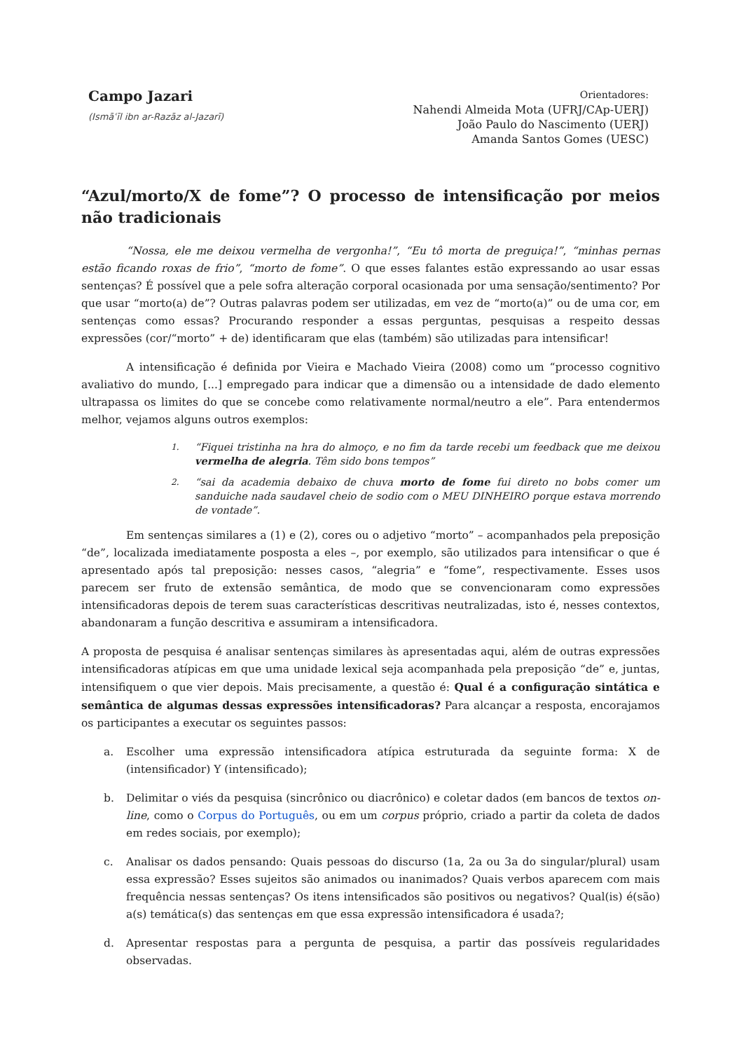Campo Jazari
(Ismāʿīl ibn ar-Razāz al-Jazarī)
Orientadores:
Nahendi Almeida Mota (UFRJ/CAp-UERJ)
João Paulo do Nascimento (UERJ)
Amanda Santos Gomes (UESC)
“Azul/morto/X de fome”? O processo de intensificação por meios não tradicionais
“Nossa, ele me deixou vermelha de vergonha!”, “Eu tô morta de preguiça!”, “minhas pernas estão ficando roxas de frio”, “morto de fome”. O que esses falantes estão expressando ao usar essas sentenças? É possível que a pele sofra alteração corporal ocasionada por uma sensação/sentimento? Por que usar “morto(a) de”? Outras palavras podem ser utilizadas, em vez de “morto(a)” ou de uma cor, em sentenças como essas? Procurando responder a essas perguntas, pesquisas a respeito dessas expressões (cor/“morto” + de) identificaram que elas (também) são utilizadas para intensificar!
A intensificação é definida por Vieira e Machado Vieira (2008) como um “processo cognitivo avaliativo do mundo, [...] empregado para indicar que a dimensão ou a intensidade de dado elemento ultrapassa os limites do que se concebe como relativamente normal/neutro a ele”. Para entendermos melhor, vejamos alguns outros exemplos:
1. “Fiquei tristinha na hra do almoço, e no fim da tarde recebi um feedback que me deixou vermelha de alegria. Têm sido bons tempos”
2. “sai da academia debaixo de chuva morto de fome fui direto no bobs comer um sanduiche nada saudavel cheio de sodio com o MEU DINHEIRO porque estava morrendo de vontade”.
Em sentenças similares a (1) e (2), cores ou o adjetivo “morto” – acompanhados pela preposição “de”, localizada imediatamente posposta a eles –, por exemplo, são utilizados para intensificar o que é apresentado após tal preposição: nesses casos, “alegria” e “fome”, respectivamente. Esses usos parecem ser fruto de extensão semântica, de modo que se convencionaram como expressões intensificadoras depois de terem suas características descritivas neutralizadas, isto é, nesses contextos, abandonaram a função descritiva e assumiram a intensificadora.
A proposta de pesquisa é analisar sentenças similares às apresentadas aqui, além de outras expressões intensificadoras atípicas em que uma unidade lexical seja acompanhada pela preposição “de” e, juntas, intensifiquem o que vier depois. Mais precisamente, a questão é: Qual é a configuração sintática e semântica de algumas dessas expressões intensificadoras? Para alcançar a resposta, encorajamos os participantes a executar os seguintes passos:
a. Escolher uma expressão intensificadora atípica estruturada da seguinte forma: X de (intensificador) Y (intensificado);
b. Delimitar o viés da pesquisa (sincrônico ou diacrônico) e coletar dados (em bancos de textos on-line, como o Corpus do Português, ou em um corpus próprio, criado a partir da coleta de dados em redes sociais, por exemplo);
c. Analisar os dados pensando: Quais pessoas do discurso (1a, 2a ou 3a do singular/plural) usam essa expressão? Esses sujeitos são animados ou inanimados? Quais verbos aparecem com mais frequência nessas sentenças? Os itens intensificados são positivos ou negativos? Qual(is) é(são) a(s) temática(s) das sentenças em que essa expressão intensificadora é usada?;
d. Apresentar respostas para a pergunta de pesquisa, a partir das possíveis regularidades observadas.